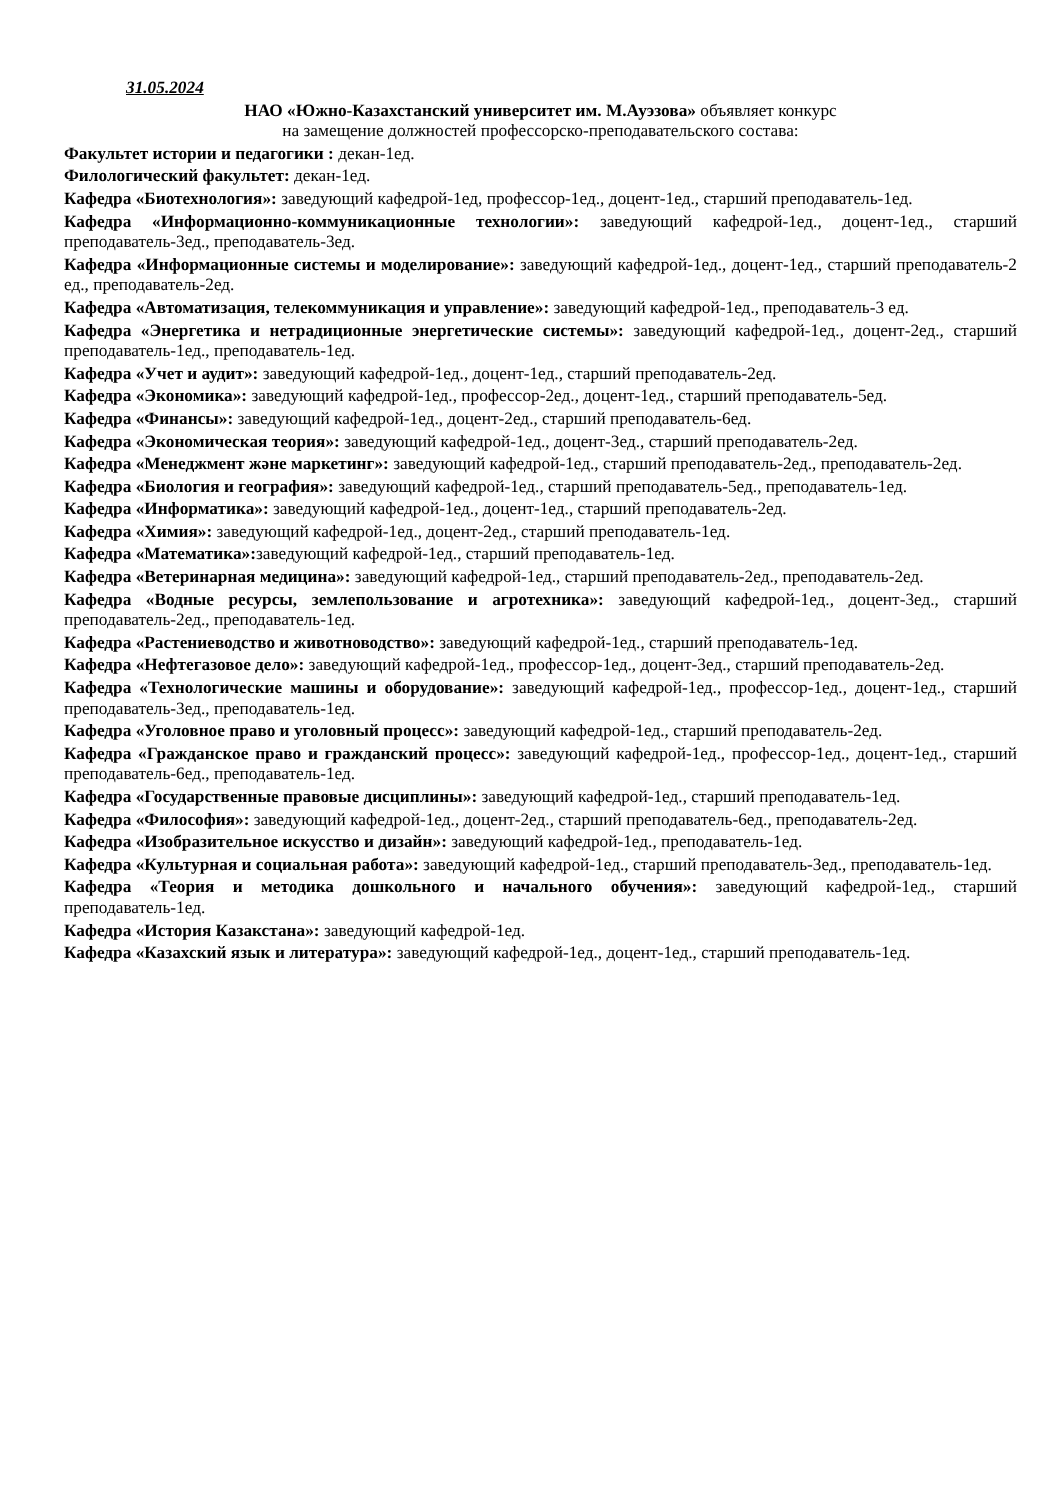31.05.2024
НАО «Южно-Казахстанский университет им. М.Ауэзова» объявляет конкурс
на замещение должностей профессорско-преподавательского состава:
Факультет истории и педагогики : декан-1ед.
Филологический факультет: декан-1ед.
Кафедра «Биотехнология»: заведующий кафедрой-1ед, профессор-1ед., доцент-1ед., старший преподаватель-1ед.
Кафедра «Информационно-коммуникационные технологии»: заведующий кафедрой-1ед., доцент-1ед., старший преподаватель-3ед., преподаватель-3ед.
Кафедра «Информационные системы и моделирование»: заведующий кафедрой-1ед., доцент-1ед., старший преподаватель-2 ед., преподаватель-2ед.
Кафедра «Автоматизация, телекоммуникация и управление»: заведующий кафедрой-1ед., преподаватель-3 ед.
Кафедра «Энергетика и нетрадиционные энергетические системы»: заведующий кафедрой-1ед., доцент-2ед., старший преподаватель-1ед., преподаватель-1ед.
Кафедра «Учет и аудит»: заведующий кафедрой-1ед., доцент-1ед., старший преподаватель-2ед.
Кафедра «Экономика»: заведующий кафедрой-1ед., профессор-2ед., доцент-1ед., старший преподаватель-5ед.
Кафедра «Финансы»: заведующий кафедрой-1ед., доцент-2ед., старший преподаватель-6ед.
Кафедра «Экономическая теория»: заведующий кафедрой-1ед., доцент-3ед., старший преподаватель-2ед.
Кафедра «Менеджмент және маркетинг»: заведующий кафедрой-1ед., старший преподаватель-2ед., преподаватель-2ед.
Кафедра «Биология и география»: заведующий кафедрой-1ед., старший преподаватель-5ед., преподаватель-1ед.
Кафедра «Информатика»: заведующий кафедрой-1ед., доцент-1ед., старший преподаватель-2ед.
Кафедра «Химия»: заведующий кафедрой-1ед., доцент-2ед., старший преподаватель-1ед.
Кафедра «Математика»: заведующий кафедрой-1ед., старший преподаватель-1ед.
Кафедра «Ветеринарная медицина»: заведующий кафедрой-1ед., старший преподаватель-2ед., преподаватель-2ед.
Кафедра «Водные ресурсы, землепользование и агротехника»: заведующий кафедрой-1ед., доцент-3ед., старший преподаватель-2ед., преподаватель-1ед.
Кафедра «Растениеводство и животноводство»: заведующий кафедрой-1ед., старший преподаватель-1ед.
Кафедра «Нефтегазовое дело»: заведующий кафедрой-1ед., профессор-1ед., доцент-3ед., старший преподаватель-2ед.
Кафедра «Технологические машины и оборудование»: заведующий кафедрой-1ед., профессор-1ед., доцент-1ед., старший преподаватель-3ед., преподаватель-1ед.
Кафедра «Уголовное право и уголовный процесс»: заведующий кафедрой-1ед., старший преподаватель-2ед.
Кафедра «Гражданское право и гражданский процесс»: заведующий кафедрой-1ед., профессор-1ед., доцент-1ед., старший преподаватель-6ед., преподаватель-1ед.
Кафедра «Государственные правовые дисциплины»: заведующий кафедрой-1ед., старший преподаватель-1ед.
Кафедра «Философия»: заведующий кафедрой-1ед., доцент-2ед., старший преподаватель-6ед., преподаватель-2ед.
Кафедра «Изобразительное искусство и дизайн»: заведующий кафедрой-1ед., преподаватель-1ед.
Кафедра «Культурная и социальная работа»: заведующий кафедрой-1ед., старший преподаватель-3ед., преподаватель-1ед.
Кафедра «Теория и методика дошкольного и начального обучения»: заведующий кафедрой-1ед., старший преподаватель-1ед.
Кафедра «История Казакстана»: заведующий кафедрой-1ед.
Кафедра «Казахский язык и литература»: заведующий кафедрой-1ед., доцент-1ед., старший преподаватель-1ед.